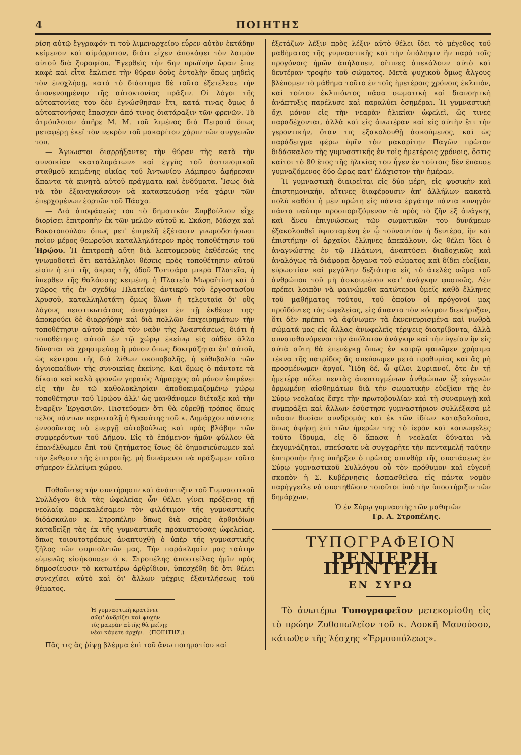4 ΠΟΙΗΤΗΣ
ρίση αὐτῷ ἔγγραφόν τι τοῦ λιμεναρχείου εὗρεν αὐτὸν ἐκτάδην κείμενον καὶ αἱμόρρυτον, διότι εἶχεν ἀποκόψει τὸν λαιμὸν αὐτοῦ διὰ ξυραφίου. Ἐγερθεὶς τὴν 6ην πρωϊνὴν ὥραν ἔπιε καφὲ καὶ εἶτα ἔκλεισε τὴν θύραν δοὺς ἐντολὴν ὅπως μηδεὶς τὸν ἐνοχλήσῃ, κατὰ τὸ διάστημα δὲ τοῦτο ἐξετέλεσε τὴν ἀπονενοημένην τῆς αὐτοκτονίας πρᾶξιν. Οἱ λόγοι τῆς αὐτοκτονίας του δὲν ἐγνώσθησαν ἔτι, κατά τινας ὅμως ὁ αὐτοκτονήσας ἔπασχεν ἀπό τινος διατάραξιν τῶν φρενῶν. Τὸ ἀτμόπλοιον ἀπῆρε Μ. Μ. τοῦ λιμένος διὰ Πειραιᾶ ὅπως μεταφέρῃ ἐκεῖ τὸν νεκρὸν τοῦ μακαρίτου χάριν τῶν συγγενῶν του.
— Ἄγνωστοι διαρρήξαντες τὴν θύραν τῆς κατὰ τὴν συνοικίαν «καταλυμάτων» καὶ ἐγγὺς τοῦ ἀστυνομικοῦ σταθμοῦ κειμένης οἰκίας τοῦ Ἀντωνίου Λάμπρου ἀφήρεσαν ἅπαντα τὰ κινητὰ αὐτοῦ πράγματα καὶ ἐνδύματα. Ἴσως διὰ νὰ τὸν ἐξαναγκάσουν νὰ κατασκευάσῃ νέα χάριν τῶν ἐπερχομένων ἑορτῶν τοῦ Πάσχα.
— Διὰ ἀποφάσεώς του τὸ δημοτικὸν Συμβούλιον εἶχε διορίσει ἐπιτροπὴν ἐκ τῶν μελῶν αὐτοῦ κ. Σκάση, Μάσχα καὶ Βοκοτοπούλου ὅπως μετ' ἐπιμελῆ ἐξέτασιν γνωμοδοτήσωσι ποῖον μέρος θεωροῦσι καταλληλότερον πρὸς τοποθέτησιν τοῦ Ἡρῴου. Ἡ ἐπιτροπὴ αὕτη διὰ λεπτομεροῦς ἐκθέσεώς της γνωμοδοτεῖ ὅτι κατάλληλοι θέσεις πρὸς τοποθέτησιν αὐτοῦ εἰσὶν ἡ ἐπὶ τῆς ἄκρας τῆς ὁδοῦ Τσιτσάρα μικρὰ Πλατεῖα, ἡ ὕπερθεν τῆς θαλάσσης κειμένη, ἡ Πλατεῖα Μωραϊτίνη καὶ ὁ χῶρος τῆς ἐν σχεδίῳ Πλατείας ἀντικρὺ τοῦ ἐργοστασίου Χρυσοῦ, καταλληλοτάτη ὅμως ὅλων ἡ τελευταία δι' οὓς λόγους πειστικωτάτους ἀναγράφει ἐν τῇ ἐκθέσει της· ἀποκρούει δὲ διαρρήδην καὶ διὰ πολλῶν ἐπιχειρημάτων τὴν τοποθέτησιν αὐτοῦ παρὰ τὸν ναὸν τῆς Ἀναστάσεως, διότι ἡ τοποθέτησις αὐτοῦ ἐν τῷ χώρῳ ἐκείνῳ εἰς οὐδὲν ἄλλο δύναται νὰ χρησιμεύσῃ ἢ μόνον ὅπως δοκιμάζηται ἐπ' αὐτοῦ, ὡς κέντρου τῆς διὰ λίθων σκοποβολῆς, ἡ εὐθυβολία τῶν ἀγυιοπαίδων τῆς συνοικίας ἐκείνης. Καὶ ὅμως ὁ πάντοτε τὰ δίκαια καὶ καλὰ φρονῶν γηραιὸς Δήμαρχος οὐ μόνον ἐπιμένει εἰς τὴν ἐν τῷ καθολοκληρίαν ἀποδοκιμαζομένῳ χώρῳ τοποθέτησιν τοῦ Ἡρῴου ἀλλ' ὡς μανθάνομεν διέταξε καὶ τὴν ἔναρξιν Ἐργασιῶν. Πιστεύομεν ὅτι θὰ εὑρεθῇ τρόπος ὅπως τέλος πάντων περισταλῇ ἡ θρασύτης τοῦ κ. Δημάρχου πάντοτε ἐννοοῦντος νὰ ἐνεργῇ αὐτοβούλως καὶ πρὸς βλάβην τῶν συμφερόντων τοῦ Δήμου. Εἰς τὸ ἑπόμενον ἡμῶν φύλλον θὰ ἐπανέλθωμεν ἐπὶ τοῦ ζητήματος ἴσως δὲ δημοσιεύσωμεν καὶ τὴν ἔκθεσιν τῆς ἐπιτροπῆς, μὴ δυνάμενοι νὰ πράξωμεν τοῦτο σήμερον ἐλλείψει χώρου.
Ποθοῦντες τὴν συντήρησιν καὶ ἀνάπτυξιν τοῦ Γυμναστικοῦ Συλλόγου διὰ τὰς ὠφελείας ὧν θέλει γίνει πρόξενος τῇ νεολαίᾳ παρεκαλέσαμεν τὸν φιλότιμον τῆς γυμναστικῆς διδάσκαλον κ. Στροπέλην ὅπως διὰ σειρᾶς ἀρθριδίων καταδείξῃ τὰς ἐκ τῆς γυμναστικῆς προκυπτούσας ὠφελείας, ὅπως τοιουτοτρόπως ἀναπτυχθῇ ὁ ὑπὲρ τῆς γυμναστικῆς ζῆλος τῶν συμπολιτῶν μας. Τὴν παράκλησίν μας ταύτην εὐμενῶς εἰσήκουσεν ὁ κ. Στροπέλης ἀποστείλας ἡμῖν πρὸς δημοσίευσιν τὸ κατωτέρω ἀρθρίδιον, ὑπεσχέθη δὲ ὅτι θέλει συνεχίσει αὐτὸ καὶ δι' ἄλλων μέχρις ἐξαντλήσεως τοῦ θέματος.
Ἡ γυμναστικὴ κρατύνει
σῶμ' ἀνδρίζει καὶ ψυχήν
τίς μακρὰν αὐτῆς θὰ μείνῃ;
νέοι κάμετε ἀρχήν. (ΠΟΙΗΤΗΣ.)
Πᾶς τις ἂς ῥίψῃ βλέμμα ἐπὶ τοῦ ἄνω ποιηματίου καὶ
ἐξετάζων λέξιν πρὸς λέξιν αὐτὸ θέλει ἴδει τὸ μέγεθος τοῦ μαθήματος τῆς γυμναστικῆς καὶ τὴν ὑπόληψιν ἣν παρὰ τοῖς προγόνοις ἡμῶν ἀπήλαυεν, οἵτινες ἀπεκάλουν αὐτὸ καὶ δευτέραν τροφὴν τοῦ σώματος. Μετὰ ψυχικοῦ ὅμως ἄλγους βλέπομεν τὸ μάθημα τοῦτο ἐν τοῖς ἡμετέροις χρόνοις ἐκλιπόν, καὶ τούτου ἐκλιπόντος πᾶσα σωματικὴ καὶ διανοητικὴ ἀνάπτυξις παρέλυσε καὶ παραλύει ὁσημέραι. Ἡ γυμναστικὴ ὄχι μόνον εἰς τὴν νεαρὰν ἡλικίαν ὠφελεῖ, ὥς τινες παραδέχονται, ἀλλὰ καὶ εἰς ἀνωτέραν καὶ εἰς αὐτὴν ἔτι τὴν γεροντικήν, ὅταν τις ἐξακολουθῇ ἀσκούμενος, καὶ ὡς παράδειγμα φέρω ὑμῖν τὸν μακαρίτην Παγῶν πρῶτον διδάσκαλον τῆς γυμναστικῆς ἐν τοῖς ἡμετέροις χρόνοις, ὅστις καίτοι τὸ 80 ἔτος τῆς ἡλικίας του ἦγεν ἐν τούτοις δὲν ἔπαυσε γυμναζόμενος δύο ὥρας κατ' ἐλάχιστον τὴν ἡμέραν.
Ἡ γυμναστικὴ διαιρεῖται εἰς δύο μέρη, εἰς φυσικὴν καὶ ἐπιστημονικήν, αἵτινες διαφέρουσιν ἀπ' ἀλλήλων κακατὰ πολὺ καθότι ἡ μὲν πρώτη εἰς πάντα ἐργάτην πάντα κυνηγὸν πάντα ναύτην προσποριζόμενον τὰ πρὸς τὸ ζῆν ἐξ ἀνάγκης καὶ ἄνευ ἐπιγνώσεως τῶν σωματικῶν του δυνάμεων ἐξακολουθεῖ ὑφισταμένη ἐν ᾧ τοὐναντίον ἡ δευτέρα, ἣν καὶ ἐπιστήμην οἱ ἀρχαῖοι ἕλληνες ἀπεκάλουν, ὡς θέλει ἴδει ὁ ἀναγνώστης ἐν τῷ Πλάτωνι, ἀναπτύσει διαδοχικῶς καὶ ἀναλόγως τὰ διάφορα ὄργανα τοῦ σώματος καὶ δίδει εὐεξίαν, εὐρωστίαν καὶ μεγάλην δεξιότητα εἰς τὸ ἀτελὲς σῶμα τοῦ ἀνθρώπου τοῦ μὴ ἀσκουμένου κατ' ἀνάγκην φυσικῶς. Δὲν πρέπει λοιπὸν νὰ φαινώμεθα κατώτεροι ὑμεῖς καθὸ ἕλληνες τοῦ μαθήματος τούτου, τοῦ ὁποίου οἱ πρόγονοί μας προϊδόντες τὰς ὠφελείας, εἰς ἅπαντα τὸν κόσμον διεκήρυξαν, ὅτι δὲν πρέπει νὰ ἀφίνωμεν τὰ ἐκνενευρισμένα καὶ νωθρὰ σώματά μας εἰς ἄλλας ἀνωφελεῖς τέρψεις διατρίβοντα, ἀλλὰ συναισθανόμενοι τὴν ἀπόλυτον ἀνάγκην καὶ τὴν ὑγείαν ἣν εἰς αὐτὰ αὕτη θὰ ἐπενέγκῃ ὅπως ἐν καιρῷ φανῶμεν χρήσιμα τέκνα τῆς πατρίδος ἂς σπεύσωμεν μετὰ προθυμίας καὶ ἂς μὴ προσμένωμεν ἀργοί. Ἤδη δέ, ὦ φίλοι Συριανοί, ὅτε ἐν τῇ ἡμετέρᾳ πόλει πεντὰς ἀνεπτυγμένων ἀνθρώπων ἐξ εὐγενῶν ὁρμωμένη αἰσθημάτων διὰ τὴν σωματικὴν εὐεξίαν τῆς ἐν Σύρῳ νεολαίας ἔσχε τὴν πρωτοβουλίαν καὶ τῇ συναρωγῇ καὶ συμπράξει καὶ ἄλλων ἐσύστησε γυμναστήριον συλλέξασα μὲ πᾶσαν θυσίαν συνδρομὰς καὶ ἐκ τῶν ἰδίων καταβαλοῦσα, ὅπως ἀφήσῃ ἐπὶ τῶν ἡμερῶν της τὸ ἱερὸν καὶ κοινωφελὲς τοῦτο ἵδρυμα, εἰς ὃ ἅπασα ἡ νεολαία δύναται νὰ ἐκγυμνάζηται, σπεύσατε νὰ συγχαρῆτε τὴν πενταμελῆ ταύτην ἐπιτροπὴν ἥτις ὑπῆρξεν ὁ πρῶτος σπινθὴρ τῆς συστάσεως ἐν Σύρῳ γυμναστικοῦ Συλλόγου οὗ τὸν πρόθυμον καὶ εὐγενῆ σκοπὸν ἡ Σ. Κυβέρνησις ἀσπασθεῖσα εἰς πάντα νομὸν παρήγγειλε νὰ συστηθῶσιν τοιοῦτοι ὑπὸ τὴν ὑποστήριξιν τῶν δημάρχων.
Ὁ ἐν Σύρῳ γυμναστὴς τῶν μαθητῶν
Γρ. Α. Στροπέλης.
ΤΥΠΟΓΡΑΦΕΙΟΝ
ΡΕΝΙΕΡΗ ΠΡΙΝΤΕΖΗ
ΕΝ ΣΥΡΩ
Τὸ ἀνωτέρω Τυπογραφεῖον μετεκομίσθη εἰς τὸ πρώην Ζυθοπωλεῖον τοῦ κ. Λουκῆ Μανούσου, κάτωθεν τῆς λέσχης «Ἑρμουπόλεως».